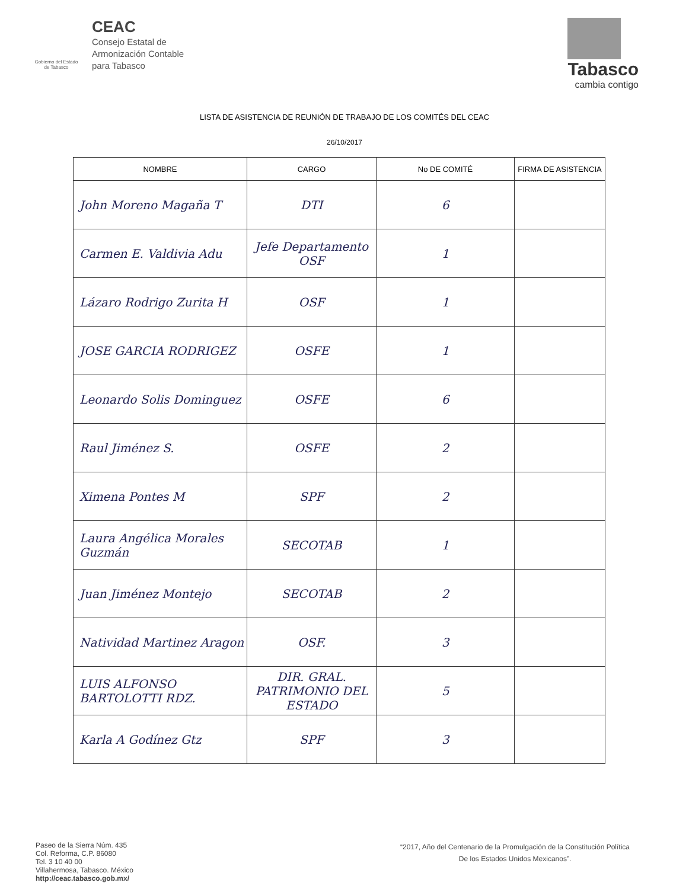Gobierno del Estado de Tabasco
CEAC
Consejo Estatal de
Armonización Contable
para Tabasco
Tabasco
cambia contigo
LISTA DE ASISTENCIA DE REUNIÓN DE TRABAJO DE LOS COMITÉS DEL CEAC
26/10/2017
| NOMBRE | CARGO | No DE COMITÉ | FIRMA DE ASISTENCIA |
| --- | --- | --- | --- |
| John Moreno Magaña T | DTI | 6 | |
| Carmen E. Valdivia Adu | Jefe Departamento OSF | 1 | |
| Lázaro Rodrigo Zurita H | OSF | 1 | |
| JOSE GARCIA RODRIGEZ | OSFE | 1 | |
| Leonardo Solis Dominguez | OSFE | 6 | |
| Raul Jiménez S. | OSFE | 2 | |
| Ximena Pontes M | SPF | 2 | |
| Laura Angélica Morales Guzmán | SECOTAB | 1 | |
| Juan Jiménez Montejo | SECOTAB | 2 | |
| Natividad Martinez Aragon | OSF. | 3 | |
| LUIS ALFONSO BARTOLOTTI RDZ. | DIR. GRAL. PATRIMONIO DEL ESTADO | 5 | |
| Karla A Godínez Gtz | SPF | 3 | |
Paseo de la Sierra Núm. 435
Col. Reforma, C.P. 86080
Tel. 3 10 40 00
Villahermosa, Tabasco. México
http://ceac.tabasco.gob.mx/
“2017, Año del Centenario de la Promulgación de la Constitución Política
De los Estados Unidos Mexicanos”.